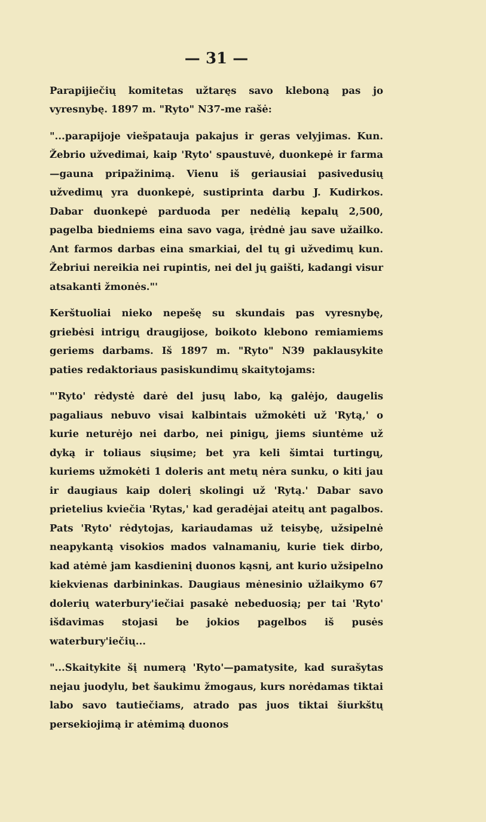— 31 —
Parapijiečių komitetas užtaręs savo kleboną pas jo vyresnybę. 1897 m. "Ryto" N37-me rašė:
"...parapijoje viešpatauja pakajus ir geras velyjimas. Kun. Žebrio užvedimai, kaip 'Ryto' spaustuvė, duonkepė ir farma—gauna pripažinimą. Vienu iš geriausiai pasivedusių užvedimų yra duonkepė, sustiprinta darbu J. Kudirkos. Dabar duonkepė parduoda per nedėlią kepalų 2,500, pagelba biedniems eina savo vaga, įrėdnė jau save užailko. Ant farmos darbas eina smarkiai, del tų gi užvedimų kun. Žebriui nereikia nei rupintis, nei del jų gaišti, kadangi visur atsakanti žmonės."'
Kerštuoliai nieko nepešę su skundais pas vyresnybę, griebėsi intrigų draugijose, boikoto klebono remiamiems geriems darbams. Iš 1897 m. "Ryto" N39 paklausykite paties redaktoriaus pasiskundimų skaitytojams:
"'Ryto' rėdystė darė del jusų labo, ką galėjo, daugelis pagaliaus nebuvo visai kalbintais užmokėti už 'Rytą,' o kurie neturėjo nei darbo, nei pinigų, jiems siuntėme už dyką ir toliaus siųsime; bet yra keli šimtai turtingų, kuriems užmokėti 1 doleris ant metų nėra sunku, o kiti jau ir daugiaus kaip dolerį skolingi už 'Rytą.' Dabar savo prietelius kviečia 'Rytas,' kad geradėjai ateitų ant pagalbos. Pats 'Ryto' rėdytojas, kariaudamas už teisybę, užsipelnė neapykantą visokios mados valnamanių, kurie tiek dirbo, kad atėmė jam kasdieninį duonos kąsnį, ant kurio užsipelno kiekvienas darbininkas. Daugiaus mėnesinio užlaikymo 67 dolerių waterbury'iečiai pasakė nebeduosią; per tai 'Ryto' išdavimas stojasi be jokios pagelbos iš pusės waterbury'iečių...
"...Skaitykite šį numerą 'Ryto'—pamatysite, kad surašytas nejau juodylu, bet šaukimu žmogaus, kurs norėdamas tiktai labo savo tautiečiams, atrado pas juos tiktai šiurkštų persekiojimą ir atėmimą duonos